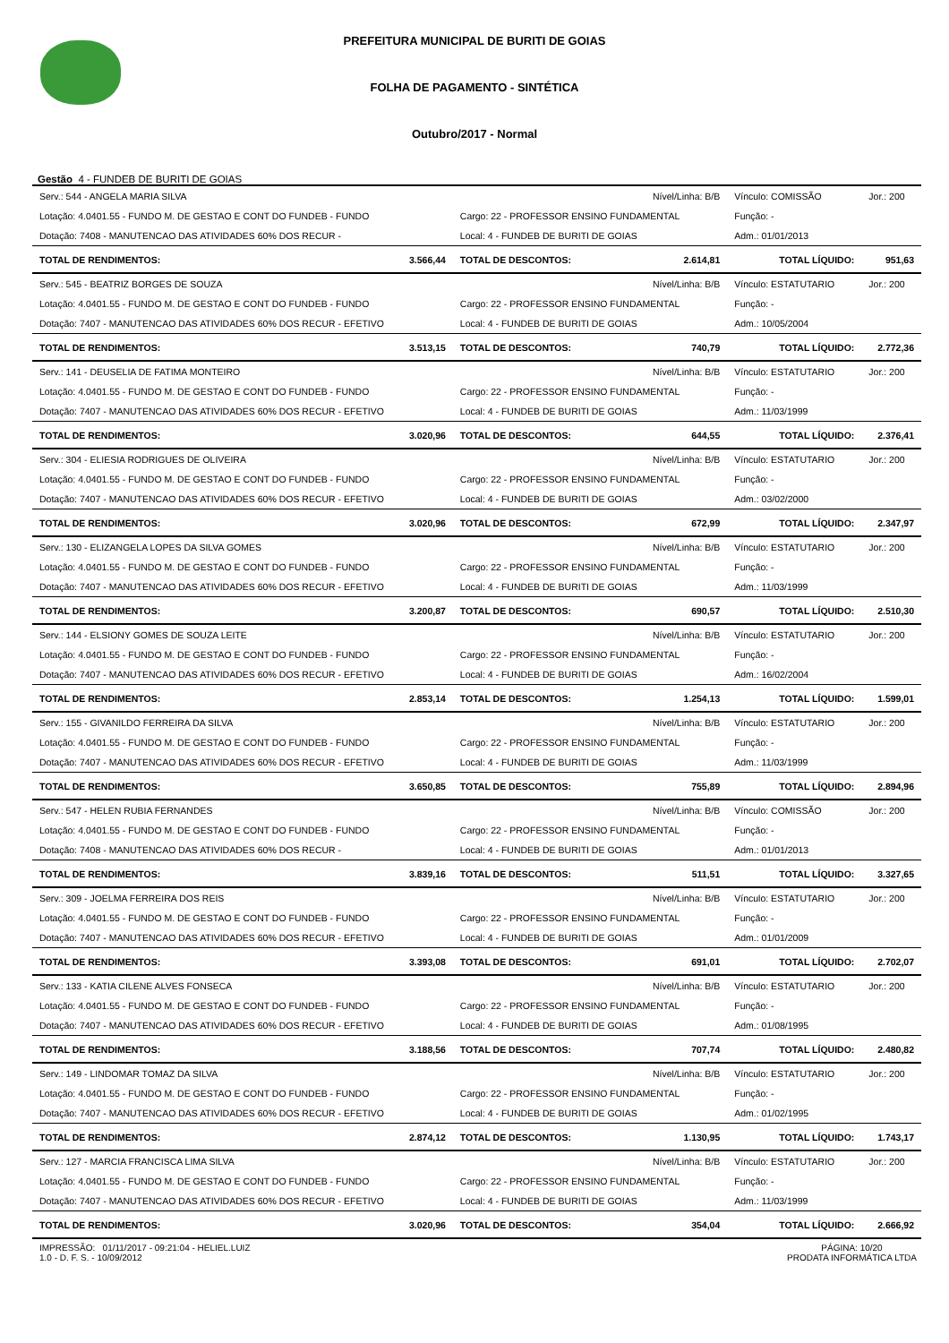PREFEITURA MUNICIPAL DE BURITI DE GOIAS
FOLHA DE PAGAMENTO - SINTÉTICA
Outubro/2017 - Normal
Gestão 4 - FUNDEB DE BURITI DE GOIAS
| Serv.: 544 - ANGELA MARIA SILVA | | Nível/Linha: B/B | | Vínculo: COMISSÃO | | Jor.: 200 |
| Lotação: 4.0401.55 - FUNDO M. DE GESTAO E CONT DO FUNDEB - FUNDO | | Cargo: 22 - PROFESSOR ENSINO FUNDAMENTAL | | Função: - | | |
| Dotação: 7408 - MANUTENCAO DAS ATIVIDADES 60% DOS RECUR - | | Local: 4 - FUNDEB DE BURITI DE GOIAS | | Adm.: 01/01/2013 | | |
| TOTAL DE RENDIMENTOS: | 3.566,44 | TOTAL DE DESCONTOS: | 2.614,81 | TOTAL LÍQUIDO: | 951,63 | |
| Serv.: 545 - BEATRIZ BORGES DE SOUZA | | Nível/Linha: B/B | | Vínculo: ESTATUTARIO | | Jor.: 200 |
| Lotação: 4.0401.55 - FUNDO M. DE GESTAO E CONT DO FUNDEB - FUNDO | | Cargo: 22 - PROFESSOR ENSINO FUNDAMENTAL | | Função: - | | |
| Dotação: 7407 - MANUTENCAO DAS ATIVIDADES 60% DOS RECUR - EFETIVO | | Local: 4 - FUNDEB DE BURITI DE GOIAS | | Adm.: 10/05/2004 | | |
| TOTAL DE RENDIMENTOS: | 3.513,15 | TOTAL DE DESCONTOS: | 740,79 | TOTAL LÍQUIDO: | 2.772,36 | |
| Serv.: 141 - DEUSELIA DE FATIMA MONTEIRO | | Nível/Linha: B/B | | Vínculo: ESTATUTARIO | | Jor.: 200 |
| Lotação: 4.0401.55 - FUNDO M. DE GESTAO E CONT DO FUNDEB - FUNDO | | Cargo: 22 - PROFESSOR ENSINO FUNDAMENTAL | | Função: - | | |
| Dotação: 7407 - MANUTENCAO DAS ATIVIDADES 60% DOS RECUR - EFETIVO | | Local: 4 - FUNDEB DE BURITI DE GOIAS | | Adm.: 11/03/1999 | | |
| TOTAL DE RENDIMENTOS: | 3.020,96 | TOTAL DE DESCONTOS: | 644,55 | TOTAL LÍQUIDO: | 2.376,41 | |
| Serv.: 304 - ELIESIA RODRIGUES DE OLIVEIRA | | Nível/Linha: B/B | | Vínculo: ESTATUTARIO | | Jor.: 200 |
| Lotação: 4.0401.55 - FUNDO M. DE GESTAO E CONT DO FUNDEB - FUNDO | | Cargo: 22 - PROFESSOR ENSINO FUNDAMENTAL | | Função: - | | |
| Dotação: 7407 - MANUTENCAO DAS ATIVIDADES 60% DOS RECUR - EFETIVO | | Local: 4 - FUNDEB DE BURITI DE GOIAS | | Adm.: 03/02/2000 | | |
| TOTAL DE RENDIMENTOS: | 3.020,96 | TOTAL DE DESCONTOS: | 672,99 | TOTAL LÍQUIDO: | 2.347,97 | |
| Serv.: 130 - ELIZANGELA LOPES DA SILVA GOMES | | Nível/Linha: B/B | | Vínculo: ESTATUTARIO | | Jor.: 200 |
| Lotação: 4.0401.55 - FUNDO M. DE GESTAO E CONT DO FUNDEB - FUNDO | | Cargo: 22 - PROFESSOR ENSINO FUNDAMENTAL | | Função: - | | |
| Dotação: 7407 - MANUTENCAO DAS ATIVIDADES 60% DOS RECUR - EFETIVO | | Local: 4 - FUNDEB DE BURITI DE GOIAS | | Adm.: 11/03/1999 | | |
| TOTAL DE RENDIMENTOS: | 3.200,87 | TOTAL DE DESCONTOS: | 690,57 | TOTAL LÍQUIDO: | 2.510,30 | |
| Serv.: 144 - ELSIONY GOMES DE SOUZA LEITE | | Nível/Linha: B/B | | Vínculo: ESTATUTARIO | | Jor.: 200 |
| Lotação: 4.0401.55 - FUNDO M. DE GESTAO E CONT DO FUNDEB - FUNDO | | Cargo: 22 - PROFESSOR ENSINO FUNDAMENTAL | | Função: - | | |
| Dotação: 7407 - MANUTENCAO DAS ATIVIDADES 60% DOS RECUR - EFETIVO | | Local: 4 - FUNDEB DE BURITI DE GOIAS | | Adm.: 16/02/2004 | | |
| TOTAL DE RENDIMENTOS: | 2.853,14 | TOTAL DE DESCONTOS: | 1.254,13 | TOTAL LÍQUIDO: | 1.599,01 | |
| Serv.: 155 - GIVANILDO FERREIRA DA SILVA | | Nível/Linha: B/B | | Vínculo: ESTATUTARIO | | Jor.: 200 |
| Lotação: 4.0401.55 - FUNDO M. DE GESTAO E CONT DO FUNDEB - FUNDO | | Cargo: 22 - PROFESSOR ENSINO FUNDAMENTAL | | Função: - | | |
| Dotação: 7407 - MANUTENCAO DAS ATIVIDADES 60% DOS RECUR - EFETIVO | | Local: 4 - FUNDEB DE BURITI DE GOIAS | | Adm.: 11/03/1999 | | |
| TOTAL DE RENDIMENTOS: | 3.650,85 | TOTAL DE DESCONTOS: | 755,89 | TOTAL LÍQUIDO: | 2.894,96 | |
| Serv.: 547 - HELEN RUBIA FERNANDES | | Nível/Linha: B/B | | Vínculo: COMISSÃO | | Jor.: 200 |
| Lotação: 4.0401.55 - FUNDO M. DE GESTAO E CONT DO FUNDEB - FUNDO | | Cargo: 22 - PROFESSOR ENSINO FUNDAMENTAL | | Função: - | | |
| Dotação: 7408 - MANUTENCAO DAS ATIVIDADES 60% DOS RECUR - | | Local: 4 - FUNDEB DE BURITI DE GOIAS | | Adm.: 01/01/2013 | | |
| TOTAL DE RENDIMENTOS: | 3.839,16 | TOTAL DE DESCONTOS: | 511,51 | TOTAL LÍQUIDO: | 3.327,65 | |
| Serv.: 309 - JOELMA FERREIRA DOS REIS | | Nível/Linha: B/B | | Vínculo: ESTATUTARIO | | Jor.: 200 |
| Lotação: 4.0401.55 - FUNDO M. DE GESTAO E CONT DO FUNDEB - FUNDO | | Cargo: 22 - PROFESSOR ENSINO FUNDAMENTAL | | Função: - | | |
| Dotação: 7407 - MANUTENCAO DAS ATIVIDADES 60% DOS RECUR - EFETIVO | | Local: 4 - FUNDEB DE BURITI DE GOIAS | | Adm.: 01/01/2009 | | |
| TOTAL DE RENDIMENTOS: | 3.393,08 | TOTAL DE DESCONTOS: | 691,01 | TOTAL LÍQUIDO: | 2.702,07 | |
| Serv.: 133 - KATIA CILENE ALVES FONSECA | | Nível/Linha: B/B | | Vínculo: ESTATUTARIO | | Jor.: 200 |
| Lotação: 4.0401.55 - FUNDO M. DE GESTAO E CONT DO FUNDEB - FUNDO | | Cargo: 22 - PROFESSOR ENSINO FUNDAMENTAL | | Função: - | | |
| Dotação: 7407 - MANUTENCAO DAS ATIVIDADES 60% DOS RECUR - EFETIVO | | Local: 4 - FUNDEB DE BURITI DE GOIAS | | Adm.: 01/08/1995 | | |
| TOTAL DE RENDIMENTOS: | 3.188,56 | TOTAL DE DESCONTOS: | 707,74 | TOTAL LÍQUIDO: | 2.480,82 | |
| Serv.: 149 - LINDOMAR TOMAZ DA SILVA | | Nível/Linha: B/B | | Vínculo: ESTATUTARIO | | Jor.: 200 |
| Lotação: 4.0401.55 - FUNDO M. DE GESTAO E CONT DO FUNDEB - FUNDO | | Cargo: 22 - PROFESSOR ENSINO FUNDAMENTAL | | Função: - | | |
| Dotação: 7407 - MANUTENCAO DAS ATIVIDADES 60% DOS RECUR - EFETIVO | | Local: 4 - FUNDEB DE BURITI DE GOIAS | | Adm.: 01/02/1995 | | |
| TOTAL DE RENDIMENTOS: | 2.874,12 | TOTAL DE DESCONTOS: | 1.130,95 | TOTAL LÍQUIDO: | 1.743,17 | |
| Serv.: 127 - MARCIA FRANCISCA LIMA SILVA | | Nível/Linha: B/B | | Vínculo: ESTATUTARIO | | Jor.: 200 |
| Lotação: 4.0401.55 - FUNDO M. DE GESTAO E CONT DO FUNDEB - FUNDO | | Cargo: 22 - PROFESSOR ENSINO FUNDAMENTAL | | Função: - | | |
| Dotação: 7407 - MANUTENCAO DAS ATIVIDADES 60% DOS RECUR - EFETIVO | | Local: 4 - FUNDEB DE BURITI DE GOIAS | | Adm.: 11/03/1999 | | |
| TOTAL DE RENDIMENTOS: | 3.020,96 | TOTAL DE DESCONTOS: | 354,04 | TOTAL LÍQUIDO: | 2.666,92 | |
IMPRESSÃO: 01/11/2017 - 09:21:04 - HELIEL.LUIZ
1.0 - D. F. S. - 10/09/2012
PÁGINA: 10/20
PRODATA INFORMÁTICA LTDA